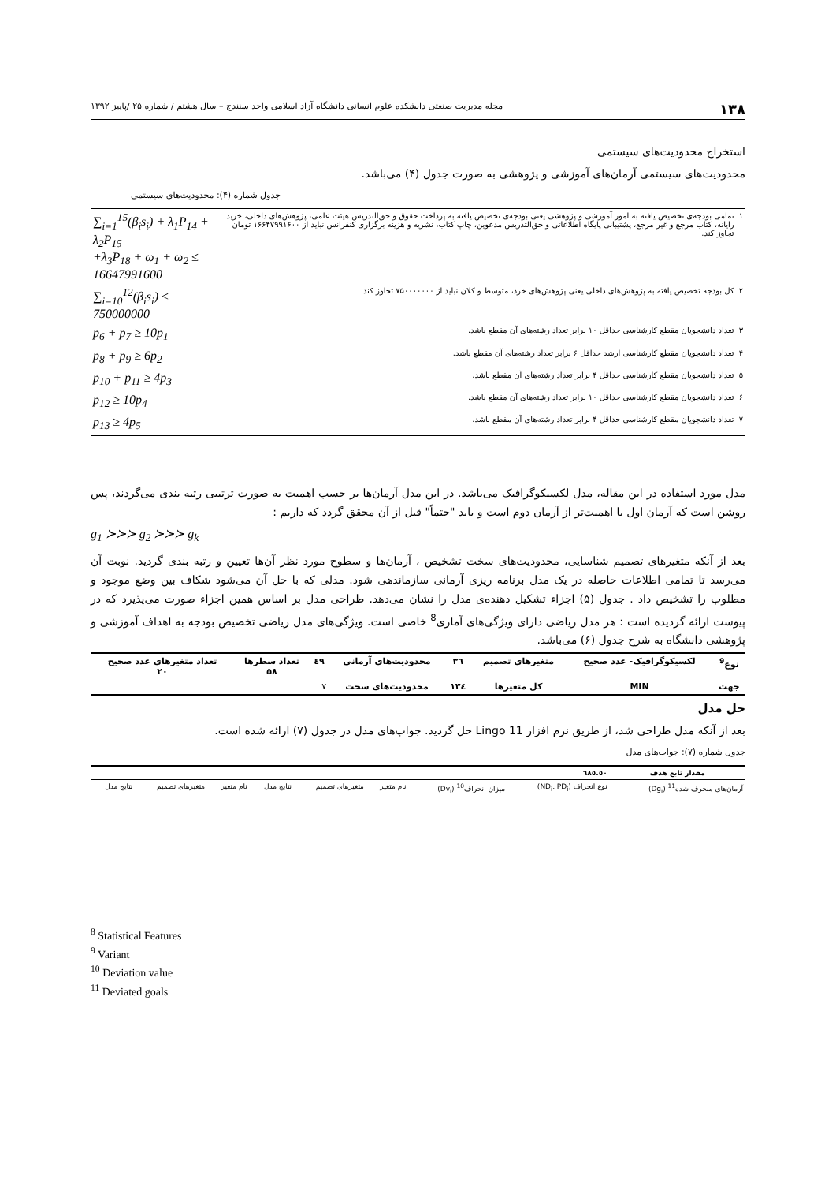۱۳۸ مجله مدیریت صنعتی دانشکده علوم انسانی دانشگاه آزاد اسلامی واحد سنندج – سال هشتم / شماره ۲۵ /پاییز ۱۳۹۲
استخراج محدودیت‌های سیستمی
محدودیت‌های سیستمی آرمان‌های آموزشی و پژوهشی به صورت جدول (۴) می‌باشد.
جدول شماره (۴): محدودیت‌های سیستمی
| ۱ | تمامی بودجه‌ی تخصیص یافته به امور آموزشی و پژوهشی یعنی بودجه‌ی تخصیص یافته به پرداخت حقوق و حق‌التدریس هیئت علمی، پژوهش‌های داخلی، خرید رایانه، کتاب مرجع و غیر مرجع، پشتیبانی پایگاه اطلاعاتی و حق‌التدریس مدعوین، چاپ کتاب، نشریه و هزینه برگزاری کنفرانس نباید از ۱۶۶۴۷۹۹۱۶۰۰ تومان تجاوز کند. | ∑<sub>i=1</sub><sup>15</sup>(β<sub>i</sub>s<sub>i</sub>) + λ<sub>1</sub>P<sub>14</sub> + λ<sub>2</sub>P<sub>15</sub> +λ<sub>3</sub>P<sub>18</sub> + ω<sub>1</sub> + ω<sub>2</sub> ≤ 16647991600 |
| ۲ | کل بودجه تخصیص یافته به پژوهش‌های داخلی یعنی پژوهش‌های خرد، متوسط و کلان نباید از ۷۵۰۰۰۰۰۰۰ تجاوز کند | ∑<sub>i=10</sub><sup>12</sup>(β<sub>i</sub>s<sub>i</sub>) ≤ 750000000 |
| ۳ | تعداد دانشجویان مقطع کارشناسی حداقل ۱۰ برابر تعداد رشته‌های آن مقطع باشد. | p<sub>6</sub> + p<sub>7</sub> ≥ 10p<sub>1</sub> |
| ۴ | تعداد دانشجویان مقطع کارشناسی ارشد حداقل ۶ برابر تعداد رشته‌های آن مقطع باشد. | p<sub>8</sub> + p<sub>9</sub> ≥ 6p<sub>2</sub> |
| ۵ | تعداد دانشجویان مقطع کارشناسی حداقل ۴ برابر تعداد رشته‌های آن مقطع باشد. | p<sub>10</sub> + p<sub>11</sub> ≥ 4p<sub>3</sub> |
| ۶ | تعداد دانشجویان مقطع کارشناسی حداقل ۱۰ برابر تعداد رشته‌های آن مقطع باشد. | p<sub>12</sub> ≥ 10p<sub>4</sub> |
| ۷ | تعداد دانشجویان مقطع کارشناسی حداقل ۴ برابر تعداد رشته‌های آن مقطع باشد. | p<sub>13</sub> ≥ 4p<sub>5</sub> |
مدل مورد استفاده در این مقاله، مدل لکسیکوگرافیک می‌باشد. در این مدل آرمان‌ها بر حسب اهمیت به صورت ترتیبی رتبه بندی می‌گردند، پس روشن است که آرمان اول با اهمیت‌تر از آرمان دوم است و باید "حتماً" قبل از آن محقق گردد که داریم :
g<sub>1</sub> ≻≻≻ g<sub>2</sub> ≻≻≻ g<sub>k</sub>
بعد از آنکه متغیرهای تصمیم شناسایی، محدودیت‌های سخت تشخیص ، آرمان‌ها و سطوح مورد نظر آن‌ها تعیین و رتبه بندی گردید. نوبت آن می‌رسد تا تمامی اطلاعات حاصله در یک مدل برنامه ریزی آرمانی سازماندهی شود. مدلی که با حل آن می‌شود شکاف بین وضع موجود و مطلوب را تشخیص داد . جدول (۵) اجزاء تشکیل دهنده‌ی مدل را نشان می‌دهد. طراحی مدل بر اساس همین اجزاء صورت می‌پذیرد که در پیوست ارائه گردیده است : هر مدل ریاضی دارای ویژگی‌های آماری<sup>8</sup> خاصی است. ویژگی‌های مدل ریاضی تخصیص بودجه به اهداف آموزشی و پژوهشی دانشگاه به شرح جدول (۶) می‌باشد.
| نوع<sup>9</sup> | لکسیکوگرافیک- عدد صحیح | متغیرهای تصمیم | ۳٦ | محدودیت‌های آرمانی | ٤٩ | تعداد سطرها ۵۸ | تعداد متغیرهای عدد صحیح ۲۰ |
| --- | --- | --- | --- | --- | --- | --- | --- |
| جهت | MIN | کل متغیرها | ۱۳٤ | محدودیت‌های سخت | ۷ | | |
حل مدل
بعد از آنکه مدل طراحی شد، از طریق نرم افزار Lingo 11 حل گردید. جواب‌های مدل در جدول (۷) ارائه شده است.
جدول شماره (۷): جواب‌های مدل
| مقدار تابع هدف | ٦٨٥.٥٠ | | | | | | | |
| --- | --- | --- | --- | --- | --- | --- | --- | --- |
| آرمان‌های منحرف شده<sup>11</sup> (Dg<sub>i</sub>) | نوع انحراف (ND<sub>i</sub>, PD<sub>i</sub>) | میزان انحراف<sup>10</sup> (Dv<sub>i</sub>) | نام متغیر | متغیرهای تصمیم | نتایج مدل | نام متغیر | متغیرهای تصمیم | نتایج مدل |
<sup>8</sup> Statistical Features
<sup>9</sup> Variant
<sup>10</sup> Deviation value
<sup>11</sup> Deviated goals